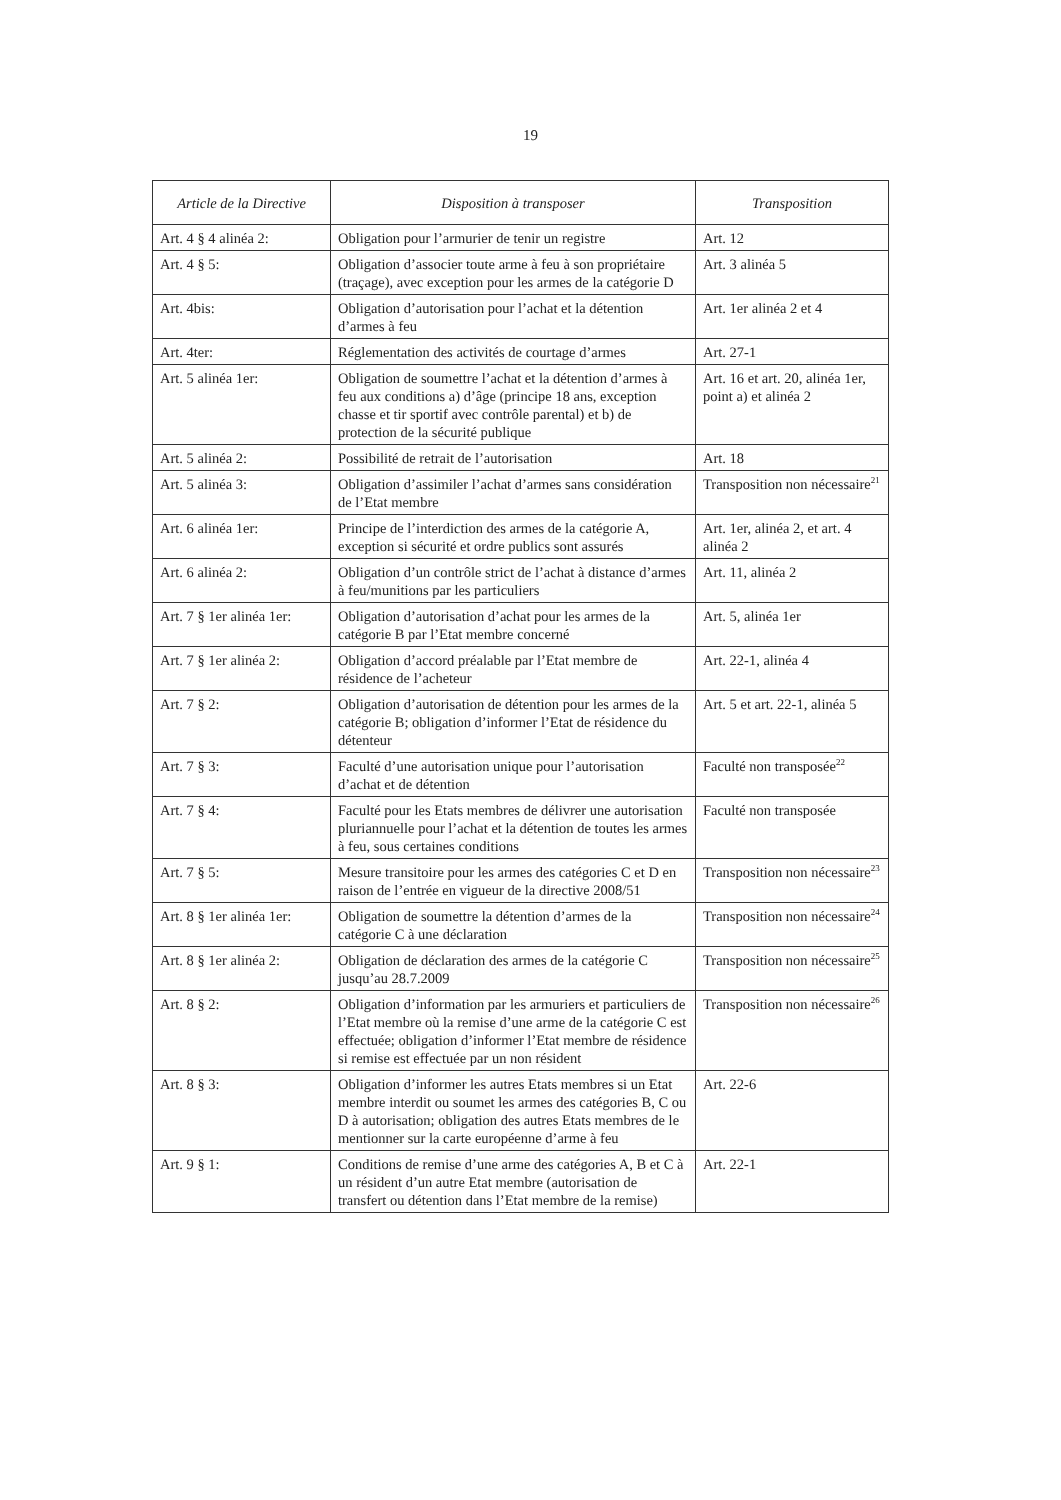19
| Article de la Directive | Disposition à transposer | Transposition |
| --- | --- | --- |
| Art. 4 § 4 alinéa 2: | Obligation pour l’armurier de tenir un registre | Art. 12 |
| Art. 4 § 5: | Obligation d’associer toute arme à feu à son propriétaire (traçage), avec exception pour les armes de la catégorie D | Art. 3 alinéa 5 |
| Art. 4bis: | Obligation d’autorisation pour l’achat et la détention d’armes à feu | Art. 1er alinéa 2 et 4 |
| Art. 4ter: | Réglementation des activités de courtage d’armes | Art. 27-1 |
| Art. 5 alinéa 1er: | Obligation de soumettre l’achat et la détention d’armes à feu aux conditions a) d’âge (principe 18 ans, exception chasse et tir sportif avec contrôle parental) et b) de protection de la sécurité publique | Art. 16 et art. 20, alinéa 1er, point a) et alinéa 2 |
| Art. 5 alinéa 2: | Possibilité de retrait de l’autorisation | Art. 18 |
| Art. 5 alinéa 3: | Obligation d’assimiler l’achat d’armes sans considération de l’Etat membre | Transposition non nécessaire<sup>21</sup> |
| Art. 6 alinéa 1er: | Principe de l’interdiction des armes de la catégorie A, exception si sécurité et ordre publics sont assurés | Art. 1er, alinéa 2, et art. 4 alinéa 2 |
| Art. 6 alinéa 2: | Obligation d’un contrôle strict de l’achat à distance d’armes à feu/munitions par les particuliers | Art. 11, alinéa 2 |
| Art. 7 § 1er alinéa 1er: | Obligation d’autorisation d’achat pour les armes de la catégorie B par l’Etat membre concerné | Art. 5, alinéa 1er |
| Art. 7 § 1er alinéa 2: | Obligation d’accord préalable par l’Etat membre de résidence de l’acheteur | Art. 22-1, alinéa 4 |
| Art. 7 § 2: | Obligation d’autorisation de détention pour les armes de la catégorie B; obligation d’informer l’Etat de résidence du détenteur | Art. 5 et art. 22-1, alinéa 5 |
| Art. 7 § 3: | Faculté d’une autorisation unique pour l’autorisation d’achat et de détention | Faculté non transposée<sup>22</sup> |
| Art. 7 § 4: | Faculté pour les Etats membres de délivrer une autorisation pluriannuelle pour l’achat et la détention de toutes les armes à feu, sous certaines conditions | Faculté non transposée |
| Art. 7 § 5: | Mesure transitoire pour les armes des catégories C et D en raison de l’entrée en vigueur de la directive 2008/51 | Transposition non nécessaire<sup>23</sup> |
| Art. 8 § 1er alinéa 1er: | Obligation de soumettre la détention d’armes de la catégorie C à une déclaration | Transposition non nécessaire<sup>24</sup> |
| Art. 8 § 1er alinéa 2: | Obligation de déclaration des armes de la catégorie C jusqu’au 28.7.2009 | Transposition non nécessaire<sup>25</sup> |
| Art. 8 § 2: | Obligation d’information par les armuriers et particuliers de l’Etat membre où la remise d’une arme de la catégorie C est effectuée; obligation d’informer l’Etat membre de résidence si remise est effectuée par un non résident | Transposition non nécessaire<sup>26</sup> |
| Art. 8 § 3: | Obligation d’informer les autres Etats membres si un Etat membre interdit ou soumet les armes des catégories B, C ou D à autorisation; obligation des autres Etats membres de le mentionner sur la carte européenne d’arme à feu | Art. 22-6 |
| Art. 9 § 1: | Conditions de remise d’une arme des catégories A, B et C à un résident d’un autre Etat membre (autorisation de transfert ou détention dans l’Etat membre de la remise) | Art. 22-1 |